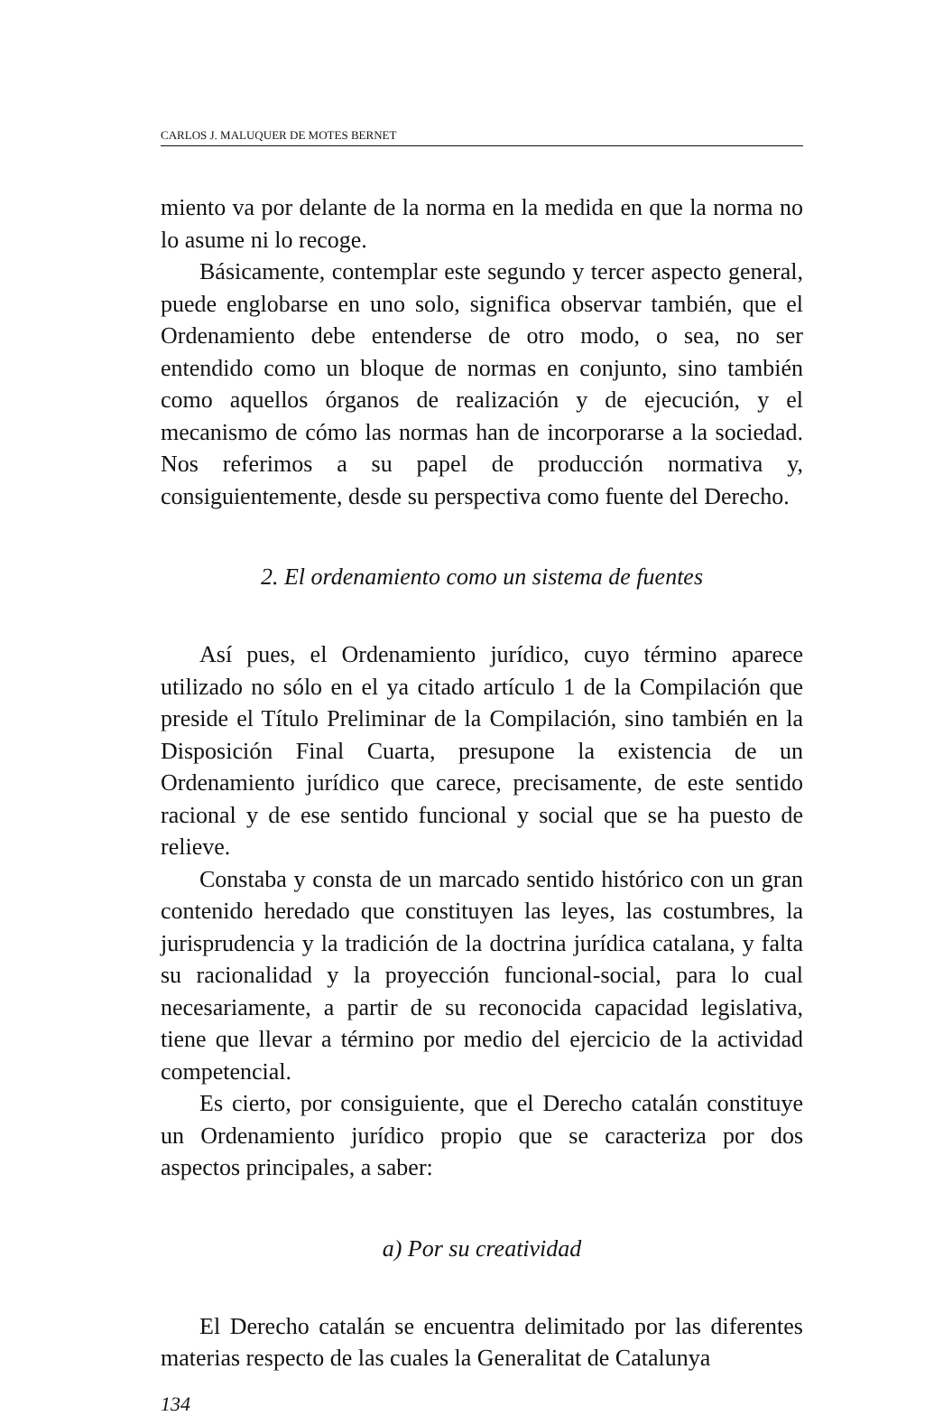CARLOS J. MALUQUER DE MOTES BERNET
miento va por delante de la norma en la medida en que la norma no lo asume ni lo recoge.
Básicamente, contemplar este segundo y tercer aspecto general, puede englobarse en uno solo, significa observar también, que el Ordenamiento debe entenderse de otro modo, o sea, no ser entendido como un bloque de normas en conjunto, sino también como aquellos órganos de realización y de ejecución, y el mecanismo de cómo las normas han de incorporarse a la sociedad. Nos referimos a su papel de producción normativa y, consiguientemente, desde su perspectiva como fuente del Derecho.
2. El ordenamiento como un sistema de fuentes
Así pues, el Ordenamiento jurídico, cuyo término aparece utilizado no sólo en el ya citado artículo 1 de la Compilación que preside el Título Preliminar de la Compilación, sino también en la Disposición Final Cuarta, presupone la existencia de un Ordenamiento jurídico que carece, precisamente, de este sentido racional y de ese sentido funcional y social que se ha puesto de relieve.
Constaba y consta de un marcado sentido histórico con un gran contenido heredado que constituyen las leyes, las costumbres, la jurisprudencia y la tradición de la doctrina jurídica catalana, y falta su racionalidad y la proyección funcional-social, para lo cual necesariamente, a partir de su reconocida capacidad legislativa, tiene que llevar a término por medio del ejercicio de la actividad competencial.
Es cierto, por consiguiente, que el Derecho catalán constituye un Ordenamiento jurídico propio que se caracteriza por dos aspectos principales, a saber:
a) Por su creatividad
El Derecho catalán se encuentra delimitado por las diferentes materias respecto de las cuales la Generalitat de Catalunya
134